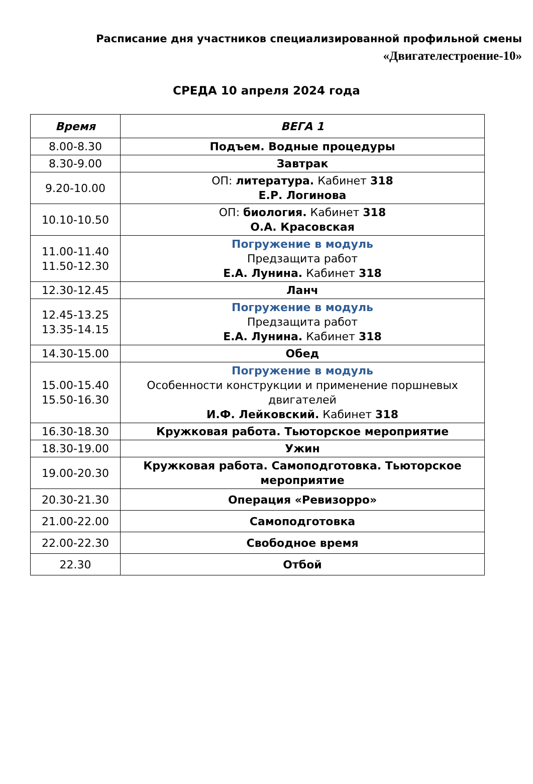Расписание дня участников специализированной профильной смены
«Двигателестроение-10»
СРЕДА 10 апреля 2024 года
| Время | ВЕГА 1 |
| --- | --- |
| 8.00-8.30 | Подъем. Водные процедуры |
| 8.30-9.00 | Завтрак |
| 9.20-10.00 | ОП: литература. Кабинет 318 Е.Р. Логинова |
| 10.10-10.50 | ОП: биология. Кабинет 318 О.А. Красовская |
| 11.00-11.40 11.50-12.30 | Погружение в модуль Предзащита работ Е.А. Лунина. Кабинет 318 |
| 12.30-12.45 | Ланч |
| 12.45-13.25 13.35-14.15 | Погружение в модуль Предзащита работ Е.А. Лунина. Кабинет 318 |
| 14.30-15.00 | Обед |
| 15.00-15.40 15.50-16.30 | Погружение в модуль Особенности конструкции и применение поршневых двигателей И.Ф. Лейковский. Кабинет 318 |
| 16.30-18.30 | Кружковая работа. Тьюторское мероприятие |
| 18.30-19.00 | Ужин |
| 19.00-20.30 | Кружковая работа. Самоподготовка. Тьюторское мероприятие |
| 20.30-21.30 | Операция «Ревизорро» |
| 21.00-22.00 | Самоподготовка |
| 22.00-22.30 | Свободное время |
| 22.30 | Отбой |